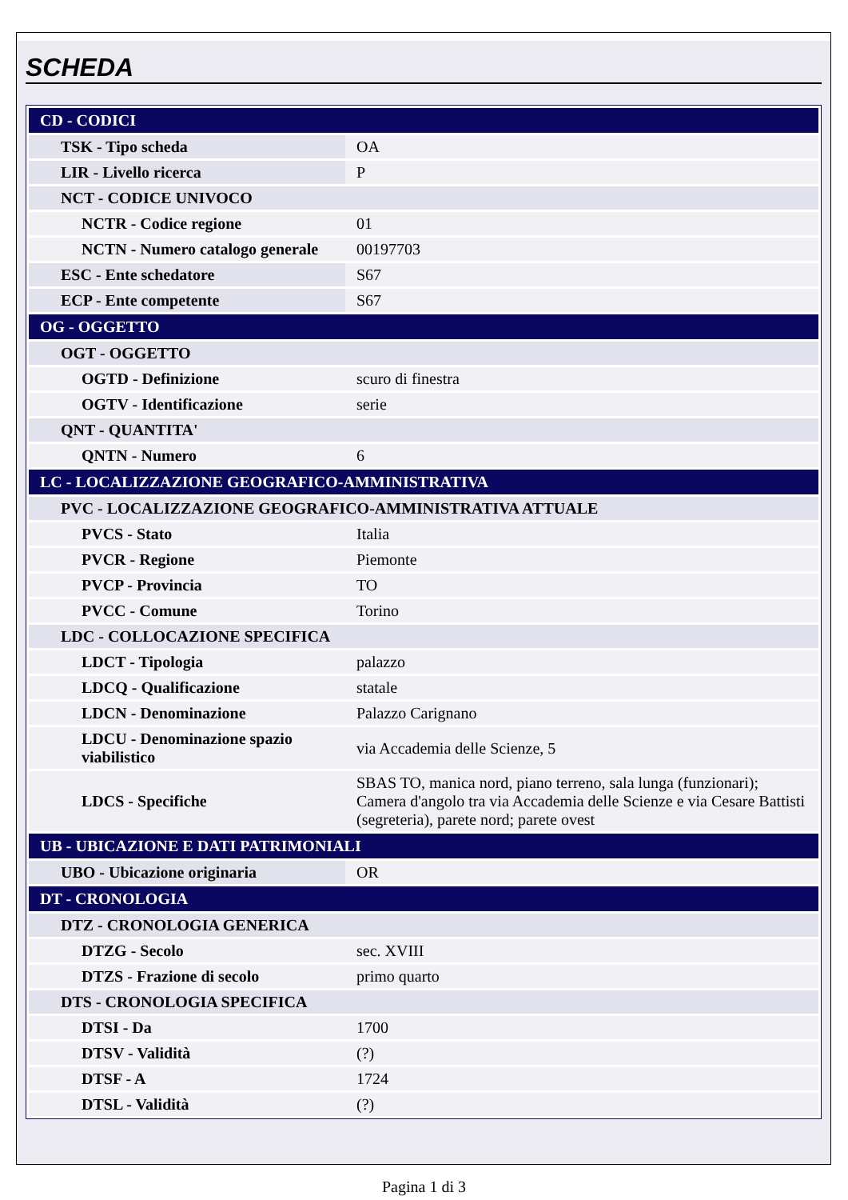SCHEDA
| CD - CODICI | |
| TSK - Tipo scheda | OA |
| LIR - Livello ricerca | P |
| NCT - CODICE UNIVOCO | |
| NCTR - Codice regione | 01 |
| NCTN - Numero catalogo generale | 00197703 |
| ESC - Ente schedatore | S67 |
| ECP - Ente competente | S67 |
| OG - OGGETTO | |
| OGT - OGGETTO | |
| OGTD - Definizione | scuro di finestra |
| OGTV - Identificazione | serie |
| QNT - QUANTITA' | |
| QNTN - Numero | 6 |
| LC - LOCALIZZAZIONE GEOGRAFICO-AMMINISTRATIVA | |
| PVC - LOCALIZZAZIONE GEOGRAFICO-AMMINISTRATIVA ATTUALE | |
| PVCS - Stato | Italia |
| PVCR - Regione | Piemonte |
| PVCP - Provincia | TO |
| PVCC - Comune | Torino |
| LDC - COLLOCAZIONE SPECIFICA | |
| LDCT - Tipologia | palazzo |
| LDCQ - Qualificazione | statale |
| LDCN - Denominazione | Palazzo Carignano |
| LDCU - Denominazione spazio viabilistico | via Accademia delle Scienze, 5 |
| LDCS - Specifiche | SBAS TO, manica nord, piano terreno, sala lunga (funzionari); Camera d'angolo tra via Accademia delle Scienze e via Cesare Battisti (segreteria), parete nord; parete ovest |
| UB - UBICAZIONE E DATI PATRIMONIALI | |
| UBO - Ubicazione originaria | OR |
| DT - CRONOLOGIA | |
| DTZ - CRONOLOGIA GENERICA | |
| DTZG - Secolo | sec. XVIII |
| DTZS - Frazione di secolo | primo quarto |
| DTS - CRONOLOGIA SPECIFICA | |
| DTSI - Da | 1700 |
| DTSV - Validità | (?) |
| DTSF - A | 1724 |
| DTSL - Validità | (?) |
Pagina 1 di 3